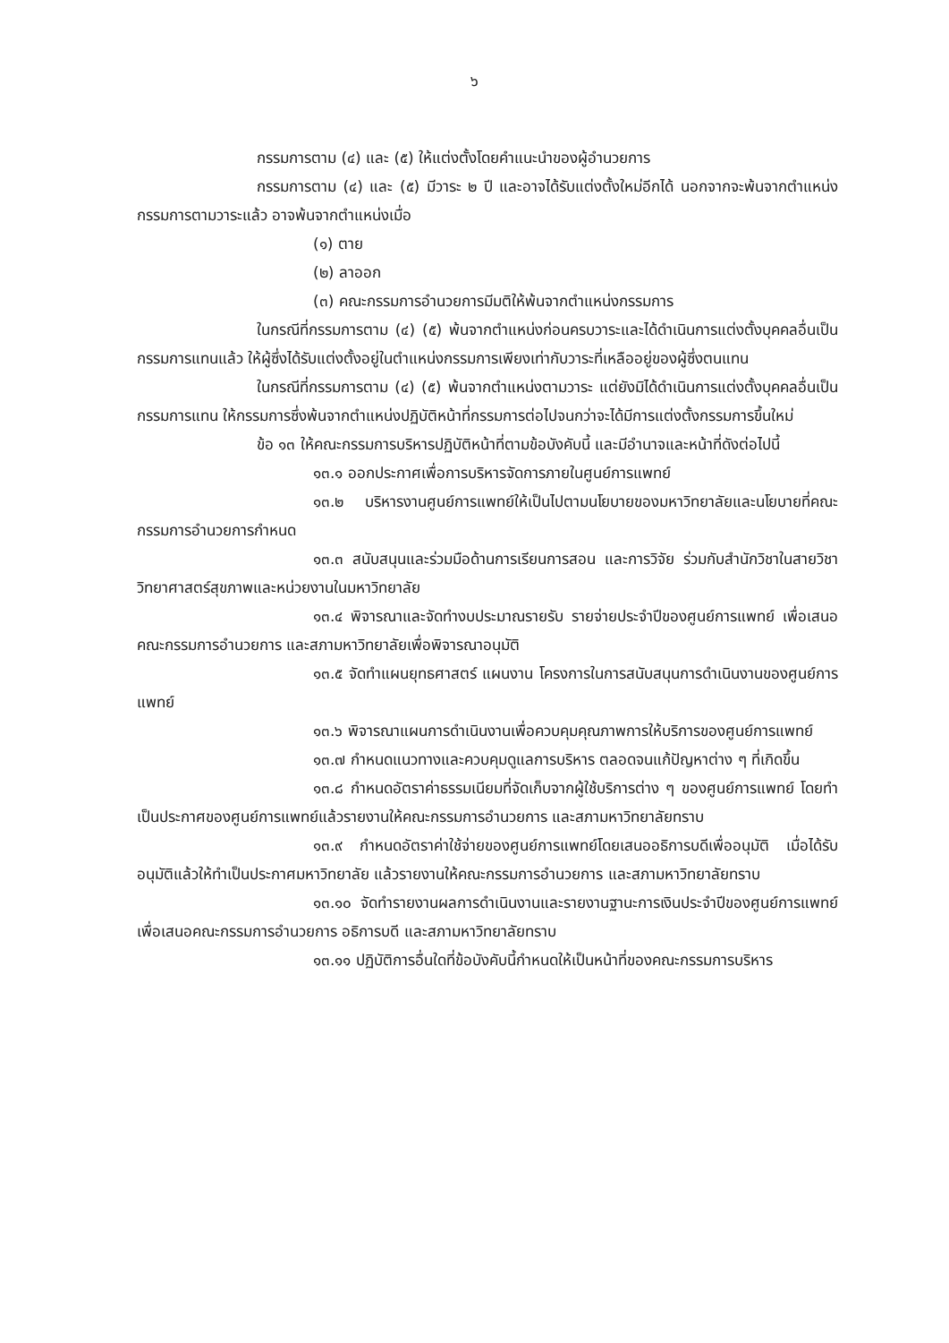๖
กรรมการตาม (๔) และ (๕) ให้แต่งตั้งโดยคำแนะนำของผู้อำนวยการ
กรรมการตาม (๔) และ (๕) มีวาระ ๒ ปี และอาจได้รับแต่งตั้งใหม่อีกได้ นอกจากจะพ้นจากตำแหน่งกรรมการตามวาระแล้ว อาจพ้นจากตำแหน่งเมื่อ
(๑) ตาย
(๒) ลาออก
(๓) คณะกรรมการอำนวยการมีมติให้พ้นจากตำแหน่งกรรมการ
ในกรณีที่กรรมการตาม (๔) (๕) พ้นจากตำแหน่งก่อนครบวาระและได้ดำเนินการแต่งตั้งบุคคลอื่นเป็นกรรมการแทนแล้ว ให้ผู้ซึ่งได้รับแต่งตั้งอยู่ในตำแหน่งกรรมการเพียงเท่ากับวาระที่เหลืออยู่ของผู้ซึ่งตนแทน
ในกรณีที่กรรมการตาม (๔) (๕) พ้นจากตำแหน่งตามวาระ แต่ยังมิได้ดำเนินการแต่งตั้งบุคคลอื่นเป็นกรรมการแทน ให้กรรมการซึ่งพ้นจากตำแหน่งปฏิบัติหน้าที่กรรมการต่อไปจนกว่าจะได้มีการแต่งตั้งกรรมการขึ้นใหม่
ข้อ ๑๓ ให้คณะกรรมการบริหารปฏิบัติหน้าที่ตามข้อบังคับนี้ และมีอำนาจและหน้าที่ดังต่อไปนี้
๑๓.๑ ออกประกาศเพื่อการบริหารจัดการภายในศูนย์การแพทย์
๑๓.๒ บริหารงานศูนย์การแพทย์ให้เป็นไปตามนโยบายของมหาวิทยาลัยและนโยบายที่คณะกรรมการอำนวยการกำหนด
๑๓.๓ สนับสนุนและร่วมมือด้านการเรียนการสอน และการวิจัย ร่วมกับสำนักวิชาในสายวิชาวิทยาศาสตร์สุขภาพและหน่วยงานในมหาวิทยาลัย
๑๓.๔ พิจารณาและจัดทำงบประมาณรายรับ รายจ่ายประจำปีของศูนย์การแพทย์ เพื่อเสนอคณะกรรมการอำนวยการ และสภามหาวิทยาลัยเพื่อพิจารณาอนุมัติ
๑๓.๕ จัดทำแผนยุทธศาสตร์ แผนงาน โครงการในการสนับสนุนการดำเนินงานของศูนย์การแพทย์
๑๓.๖ พิจารณาแผนการดำเนินงานเพื่อควบคุมคุณภาพการให้บริการของศูนย์การแพทย์
๑๓.๗ กำหนดแนวทางและควบคุมดูแลการบริหาร ตลอดจนแก้ปัญหาต่าง ๆ ที่เกิดขึ้น
๑๓.๘ กำหนดอัตราค่าธรรมเนียมที่จัดเก็บจากผู้ใช้บริการต่าง ๆ ของศูนย์การแพทย์ โดยทำเป็นประกาศของศูนย์การแพทย์แล้วรายงานให้คณะกรรมการอำนวยการ และสภามหาวิทยาลัยทราบ
๑๓.๙ กำหนดอัตราค่าใช้จ่ายของศูนย์การแพทย์โดยเสนออธิการบดีเพื่ออนุมัติ เมื่อได้รับอนุมัติแล้วให้ทำเป็นประกาศมหาวิทยาลัย แล้วรายงานให้คณะกรรมการอำนวยการ และสภามหาวิทยาลัยทราบ
๑๓.๑๐ จัดทำรายงานผลการดำเนินงานและรายงานฐานะการเงินประจำปีของศูนย์การแพทย์ เพื่อเสนอคณะกรรมการอำนวยการ อธิการบดี และสภามหาวิทยาลัยทราบ
๑๓.๑๑ ปฏิบัติการอื่นใดที่ข้อบังคับนี้กำหนดให้เป็นหน้าที่ของคณะกรรมการบริหาร